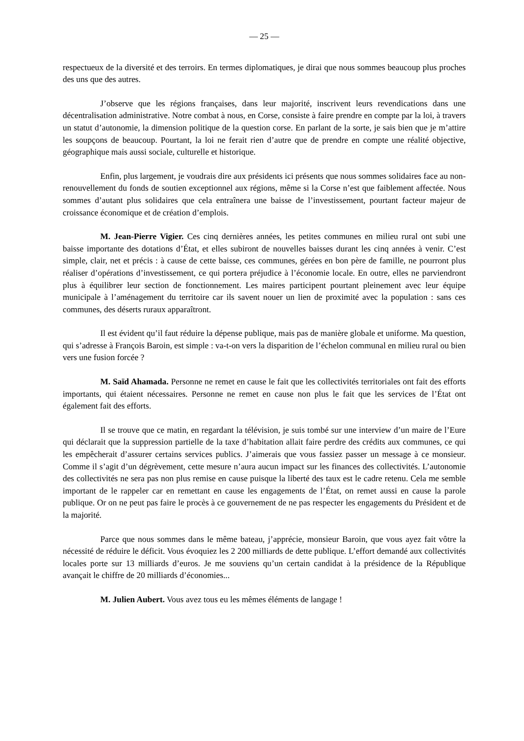— 25 —
respectueux de la diversité et des terroirs. En termes diplomatiques, je dirai que nous sommes beaucoup plus proches des uns que des autres.
J’observe que les régions françaises, dans leur majorité, inscrivent leurs revendications dans une décentralisation administrative. Notre combat à nous, en Corse, consiste à faire prendre en compte par la loi, à travers un statut d’autonomie, la dimension politique de la question corse. En parlant de la sorte, je sais bien que je m’attire les soupçons de beaucoup. Pourtant, la loi ne ferait rien d’autre que de prendre en compte une réalité objective, géographique mais aussi sociale, culturelle et historique.
Enfin, plus largement, je voudrais dire aux présidents ici présents que nous sommes solidaires face au non-renouvellement du fonds de soutien exceptionnel aux régions, même si la Corse n’est que faiblement affectée. Nous sommes d’autant plus solidaires que cela entraînera une baisse de l’investissement, pourtant facteur majeur de croissance économique et de création d’emplois.
M. Jean-Pierre Vigier. Ces cinq dernières années, les petites communes en milieu rural ont subi une baisse importante des dotations d’État, et elles subiront de nouvelles baisses durant les cinq années à venir. C’est simple, clair, net et précis : à cause de cette baisse, ces communes, gérées en bon père de famille, ne pourront plus réaliser d’opérations d’investissement, ce qui portera préjudice à l’économie locale. En outre, elles ne parviendront plus à équilibrer leur section de fonctionnement. Les maires participent pourtant pleinement avec leur équipe municipale à l’aménagement du territoire car ils savent nouer un lien de proximité avec la population : sans ces communes, des déserts ruraux apparaîtront.
Il est évident qu’il faut réduire la dépense publique, mais pas de manière globale et uniforme. Ma question, qui s’adresse à François Baroin, est simple : va-t-on vers la disparition de l’échelon communal en milieu rural ou bien vers une fusion forcée ?
M. Saïd Ahamada. Personne ne remet en cause le fait que les collectivités territoriales ont fait des efforts importants, qui étaient nécessaires. Personne ne remet en cause non plus le fait que les services de l’État ont également fait des efforts.
Il se trouve que ce matin, en regardant la télévision, je suis tombé sur une interview d’un maire de l’Eure qui déclarait que la suppression partielle de la taxe d’habitation allait faire perdre des crédits aux communes, ce qui les empêcherait d’assurer certains services publics. J’aimerais que vous fassiez passer un message à ce monsieur. Comme il s’agit d’un dégrèvement, cette mesure n’aura aucun impact sur les finances des collectivités. L’autonomie des collectivités ne sera pas non plus remise en cause puisque la liberté des taux est le cadre retenu. Cela me semble important de le rappeler car en remettant en cause les engagements de l’État, on remet aussi en cause la parole publique. Or on ne peut pas faire le procès à ce gouvernement de ne pas respecter les engagements du Président et de la majorité.
Parce que nous sommes dans le même bateau, j’apprécie, monsieur Baroin, que vous ayez fait vôtre la nécessité de réduire le déficit. Vous évoquiez les 2 200 milliards de dette publique. L’effort demandé aux collectivités locales porte sur 13 milliards d’euros. Je me souviens qu’un certain candidat à la présidence de la République avançait le chiffre de 20 milliards d’économies...
M. Julien Aubert. Vous avez tous eu les mêmes éléments de langage !